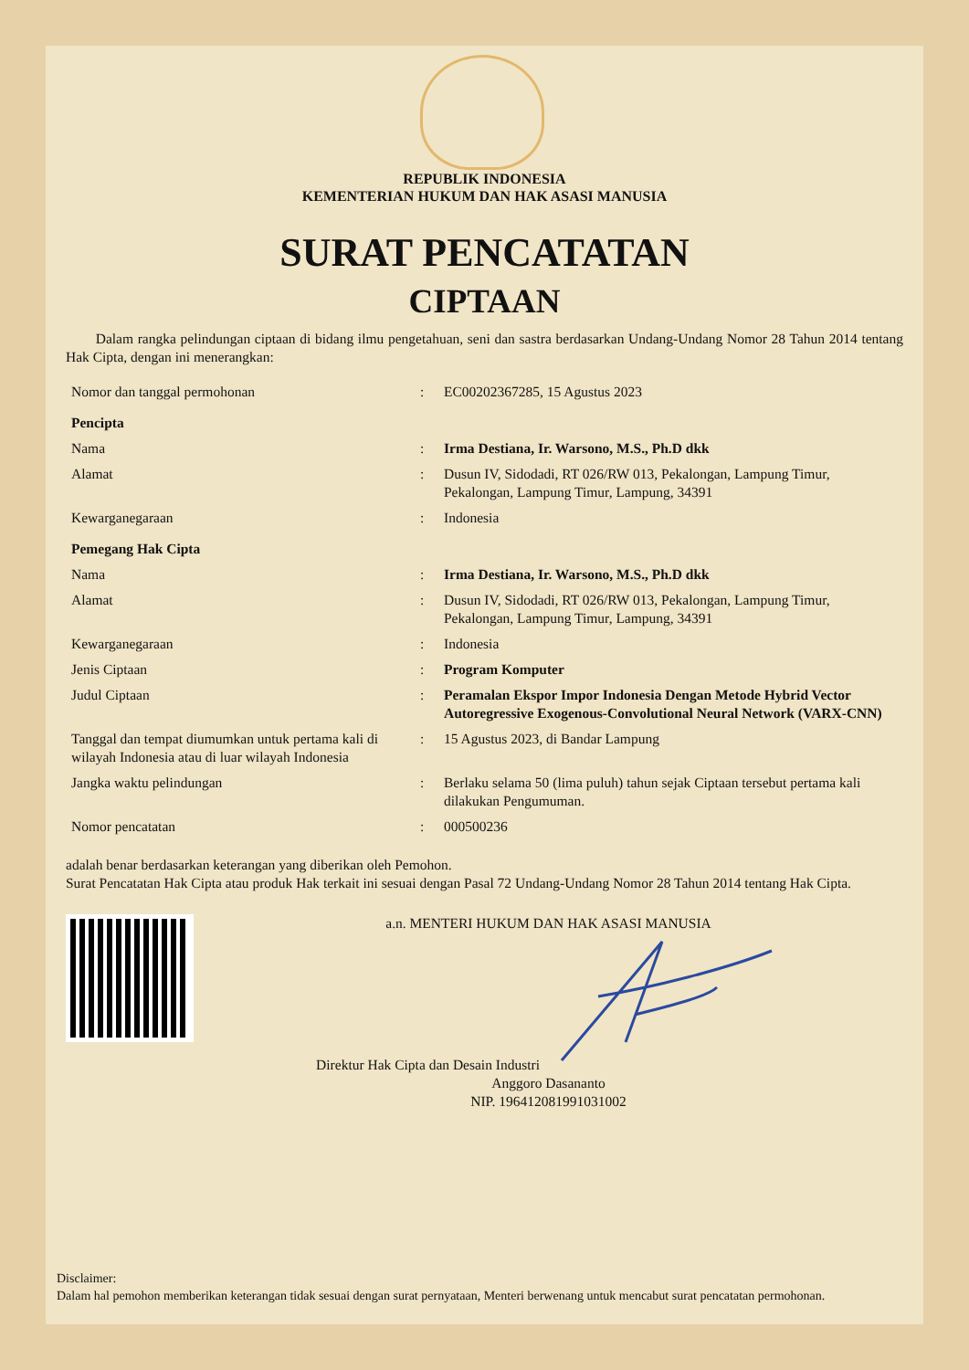REPUBLIK INDONESIA
KEMENTERIAN HUKUM DAN HAK ASASI MANUSIA
SURAT PENCATATAN
CIPTAAN
Dalam rangka pelindungan ciptaan di bidang ilmu pengetahuan, seni dan sastra berdasarkan Undang-Undang Nomor 28 Tahun 2014 tentang Hak Cipta, dengan ini menerangkan:
| Nomor dan tanggal permohonan | : | EC00202367285, 15 Agustus 2023 |
| Pencipta | | |
| Nama | : | Irma Destiana, Ir. Warsono, M.S., Ph.D dkk |
| Alamat | : | Dusun IV, Sidodadi, RT 026/RW 013, Pekalongan, Lampung Timur, Pekalongan, Lampung Timur, Lampung, 34391 |
| Kewarganegaraan | : | Indonesia |
| Pemegang Hak Cipta | | |
| Nama | : | Irma Destiana, Ir. Warsono, M.S., Ph.D dkk |
| Alamat | : | Dusun IV, Sidodadi, RT 026/RW 013, Pekalongan, Lampung Timur, Pekalongan, Lampung Timur, Lampung, 34391 |
| Kewarganegaraan | : | Indonesia |
| Jenis Ciptaan | : | Program Komputer |
| Judul Ciptaan | : | Peramalan Ekspor Impor Indonesia Dengan Metode Hybrid Vector Autoregressive Exogenous-Convolutional Neural Network (VARX-CNN) |
| Tanggal dan tempat diumumkan untuk pertama kali di wilayah Indonesia atau di luar wilayah Indonesia | : | 15 Agustus 2023, di Bandar Lampung |
| Jangka waktu pelindungan | : | Berlaku selama 50 (lima puluh) tahun sejak Ciptaan tersebut pertama kali dilakukan Pengumuman. |
| Nomor pencatatan | : | 000500236 |
adalah benar berdasarkan keterangan yang diberikan oleh Pemohon.
Surat Pencatatan Hak Cipta atau produk Hak terkait ini sesuai dengan Pasal 72 Undang-Undang Nomor 28 Tahun 2014 tentang Hak Cipta.
a.n. MENTERI HUKUM DAN HAK ASASI MANUSIA
Direktur Hak Cipta dan Desain Industri
Anggoro Dasananto
NIP. 196412081991031002
Disclaimer:
Dalam hal pemohon memberikan keterangan tidak sesuai dengan surat pernyataan, Menteri berwenang untuk mencabut surat pencatatan permohonan.